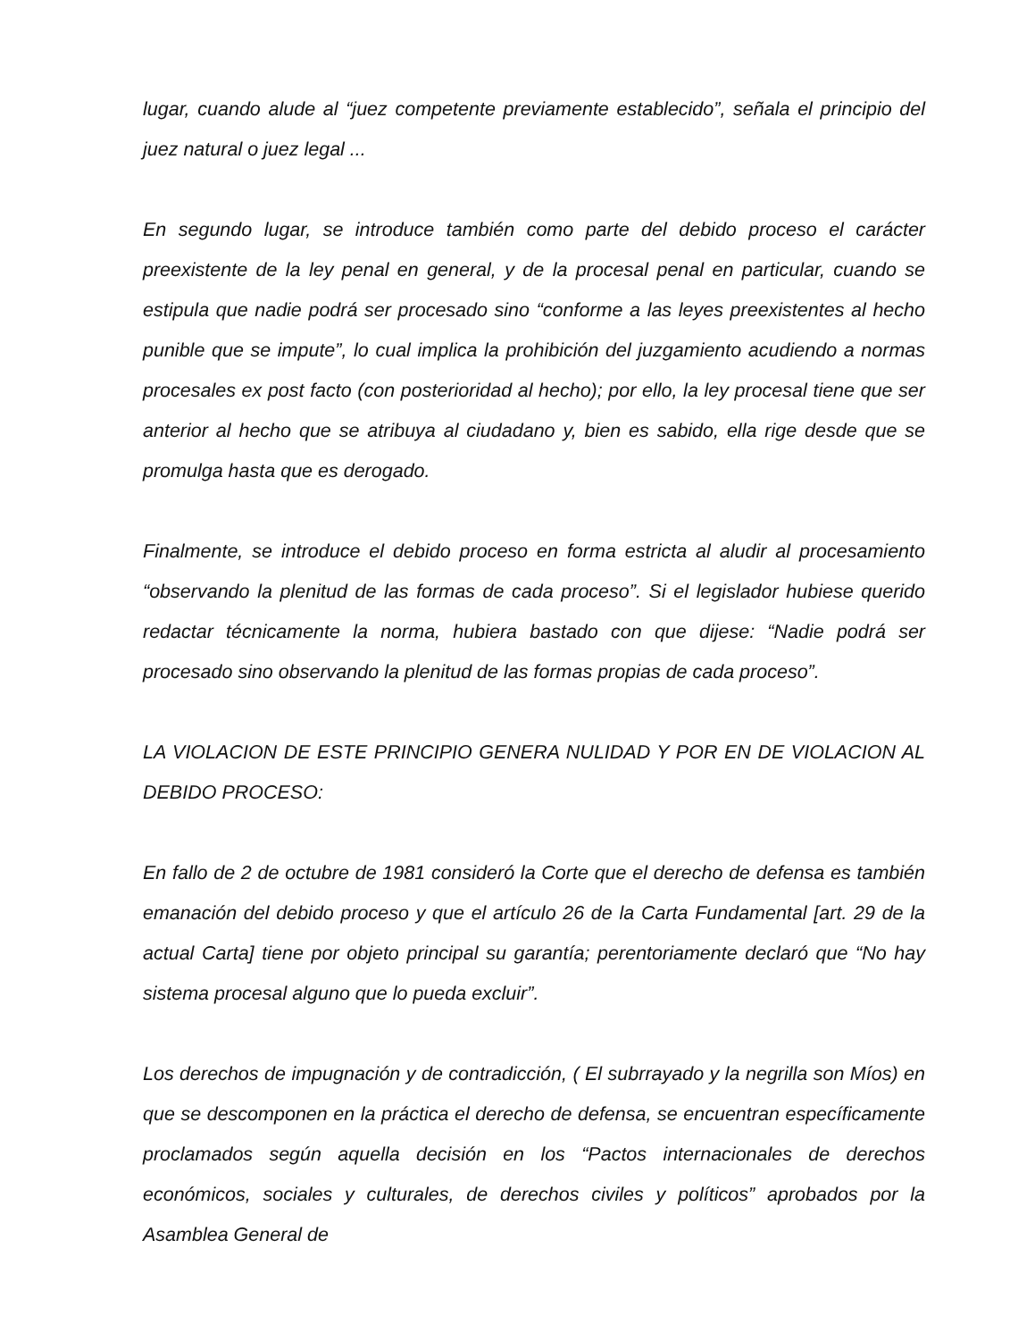lugar, cuando alude al “juez competente previamente establecido”, señala el principio del juez natural o juez legal ...
En segundo lugar, se introduce también como parte del debido proceso el carácter preexistente de la ley penal en general, y de la procesal penal en particular, cuando se estipula que nadie podrá ser procesado sino “conforme a las leyes preexistentes al hecho punible que se impute”, lo cual implica la prohibición del juzgamiento acudiendo a normas procesales ex post facto (con posterioridad al hecho); por ello, la ley procesal tiene que ser anterior al hecho que se atribuya al ciudadano y, bien es sabido, ella rige desde que se promulga hasta que es derogado.
Finalmente, se introduce el debido proceso en forma estricta al aludir al procesamiento “observando la plenitud de las formas de cada proceso”. Si el legislador hubiese querido redactar técnicamente la norma, hubiera bastado con que dijese: “Nadie podrá ser procesado sino observando la plenitud de las formas propias de cada proceso”.
LA VIOLACION DE ESTE PRINCIPIO GENERA NULIDAD Y POR EN DE VIOLACION AL DEBIDO PROCESO:
En fallo de 2 de octubre de 1981 consideró la Corte que el derecho de defensa es también emanación del debido proceso y que el artículo 26 de la Carta Fundamental [art. 29 de la actual Carta] tiene por objeto principal su garantía; perentoriamente declaró que “No hay sistema procesal alguno que lo pueda excluir”.
Los derechos de impugnación y de contradicción, ( El subrrayado y la negrilla son Míos) en que se descomponen en la práctica el derecho de defensa, se encuentran específicamente proclamados según aquella decisión en los “Pactos internacionales de derechos económicos, sociales y culturales, de derechos civiles y políticos” aprobados por la Asamblea General de